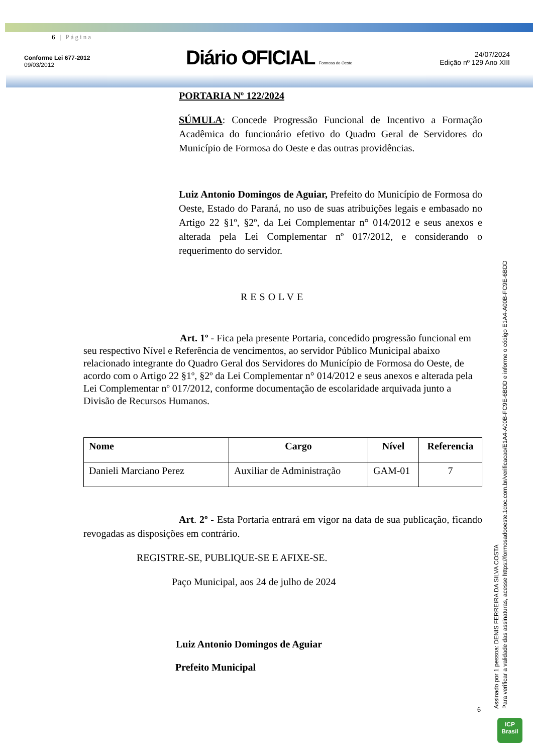6 | Página
Conforme Lei 677-2012
09/03/2012
Diário OFICIAL Formosa do Oeste
24/07/2024
Edição nº 129 Ano XIII
PORTARIA Nº 122/2024
SÚMULA: Concede Progressão Funcional de Incentivo a Formação Acadêmica do funcionário efetivo do Quadro Geral de Servidores do Município de Formosa do Oeste e das outras providências.
Luiz Antonio Domingos de Aguiar, Prefeito do Município de Formosa do Oeste, Estado do Paraná, no uso de suas atribuições legais e embasado no Artigo 22 §1º, §2º, da Lei Complementar n° 014/2012 e seus anexos e alterada pela Lei Complementar nº 017/2012, e considerando o requerimento do servidor.
RESOLVE
Art. 1º - Fica pela presente Portaria, concedido progressão funcional em seu respectivo Nível e Referência de vencimentos, ao servidor Público Municipal abaixo relacionado integrante do Quadro Geral dos Servidores do Município de Formosa do Oeste, de acordo com o Artigo 22 §1º, §2º da Lei Complementar n° 014/2012 e seus anexos e alterada pela Lei Complementar nº 017/2012, conforme documentação de escolaridade arquivada junto a Divisão de Recursos Humanos.
| Nome | Cargo | Nível | Referencia |
| --- | --- | --- | --- |
| Danieli Marciano Perez | Auxiliar de Administração | GAM-01 | 7 |
Art. 2º - Esta Portaria entrará em vigor na data de sua publicação, ficando revogadas as disposições em contrário.
REGISTRE-SE, PUBLIQUE-SE E AFIXE-SE.
Paço Municipal, aos 24 de julho de 2024
Luiz Antonio Domingos de Aguiar
Prefeito Municipal
6
Assinado por 1 pessoa: DENIS FERREIRA DA SILVA COSTA
Para verificar a validade das assinaturas, acesse https://formosadooeste.1doc.com.br/verificacao/E1A4-A00B-FC9E-6BDD e informe o código E1A4-A00B-FC9E-6BDD
ICP
Brasil